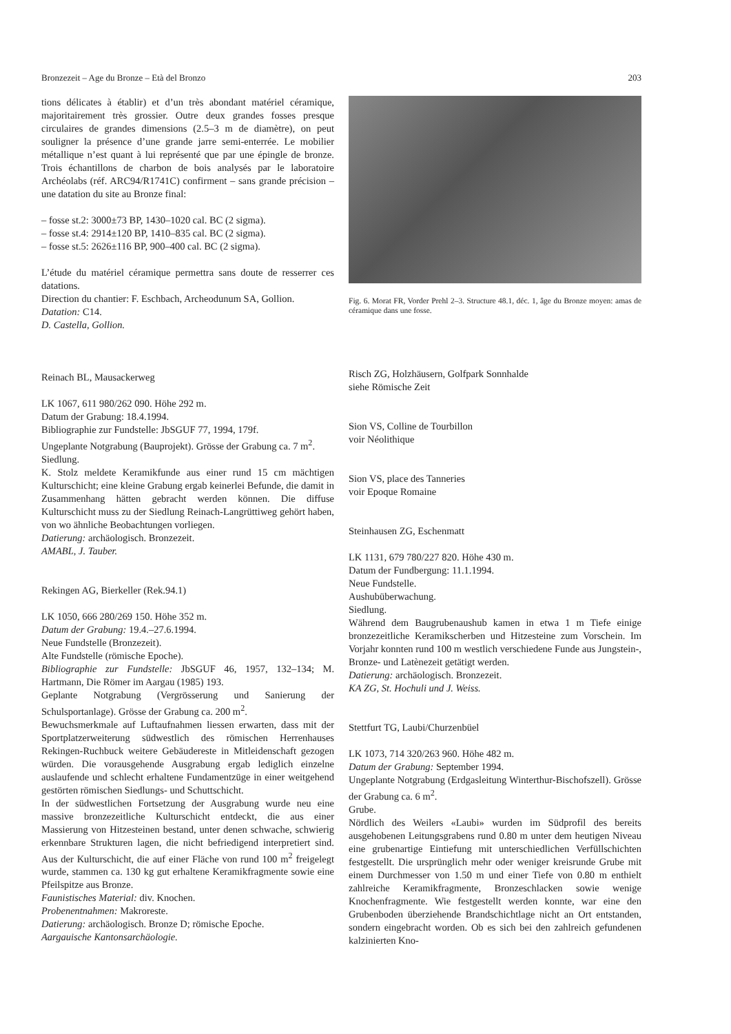Bronzezeit – Age du Bronze – Età del Bronzo 203
tions délicates à établir) et d’un très abondant matériel céramique, majoritairement très grossier. Outre deux grandes fosses presque circulaires de grandes dimensions (2.5–3 m de diamètre), on peut souligner la présence d’une grande jarre semi-enterrée. Le mobilier métallique n’est quant à lui représenté que par une épingle de bronze. Trois échantillons de charbon de bois analysés par le laboratoire Archéolabs (réf. ARC94/R1741C) confirment – sans grande précision – une datation du site au Bronze final:
– fosse st.2: 3000±73 BP, 1430–1020 cal. BC (2 sigma).
– fosse st.4: 2914±120 BP, 1410–835 cal. BC (2 sigma).
– fosse st.5: 2626±116 BP, 900–400 cal. BC (2 sigma).
L’étude du matériel céramique permettra sans doute de resserrer ces datations.
Direction du chantier: F. Eschbach, Archeodunum SA, Gollion.
Datation: C14.
D. Castella, Gollion.
Reinach BL, Mausackerweg
LK 1067, 611 980/262 090. Höhe 292 m.
Datum der Grabung: 18.4.1994.
Bibliographie zur Fundstelle: JbSGUF 77, 1994, 179f.
Ungeplante Notgrabung (Bauprojekt). Grösse der Grabung ca. 7 m<sup>2</sup>.
Siedlung.
K. Stolz meldete Keramikfunde aus einer rund 15 cm mächtigen Kulturschicht; eine kleine Grabung ergab keinerlei Befunde, die damit in Zusammenhang hätten gebracht werden können. Die diffuse Kulturschicht muss zu der Siedlung Reinach-Langrüttiweg gehört haben, von wo ähnliche Beobachtungen vorliegen.
Datierung: archäologisch. Bronzezeit.
AMABL, J. Tauber.
Rekingen AG, Bierkeller (Rek.94.1)
LK 1050, 666 280/269 150. Höhe 352 m.
Datum der Grabung: 19.4.–27.6.1994.
Neue Fundstelle (Bronzezeit).
Alte Fundstelle (römische Epoche).
Bibliographie zur Fundstelle: JbSGUF 46, 1957, 132–134; M. Hartmann, Die Römer im Aargau (1985) 193.
Geplante Notgrabung (Vergrösserung und Sanierung der Schulsportanlage). Grösse der Grabung ca. 200 m<sup>2</sup>.
Bewuchsmerkmale auf Luftaufnahmen liessen erwarten, dass mit der Sportplatzerweiterung südwestlich des römischen Herrenhauses Rekingen-Ruchbuck weitere Gebäudereste in Mitleidenschaft gezogen würden. Die vorausgehende Ausgrabung ergab lediglich einzelne auslaufende und schlecht erhaltene Fundamentzüge in einer weitgehend gestörten römischen Siedlungs- und Schuttschicht.
In der südwestlichen Fortsetzung der Ausgrabung wurde neu eine massive bronzezeitliche Kulturschicht entdeckt, die aus einer Massierung von Hitzesteinen bestand, unter denen schwache, schwierig erkennbare Strukturen lagen, die nicht befriedigend interpretiert sind. Aus der Kulturschicht, die auf einer Fläche von rund 100 m<sup>2</sup> freigelegt wurde, stammen ca. 130 kg gut erhaltene Keramikfragmente sowie eine Pfeilspitze aus Bronze.
Faunistisches Material: div. Knochen.
Probenentnahmen: Makroreste.
Datierung: archäologisch. Bronze D; römische Epoche.
Aargauische Kantonsarchäologie.
Fig. 6. Morat FR, Vorder Prehl 2–3. Structure 48.1, déc. 1, âge du Bronze moyen: amas de céramique dans une fosse.
Risch ZG, Holzhäusern, Golfpark Sonnhalde
siehe Römische Zeit
Sion VS, Colline de Tourbillon
voir Néolithique
Sion VS, place des Tanneries
voir Epoque Romaine
Steinhausen ZG, Eschenmatt
LK 1131, 679 780/227 820. Höhe 430 m.
Datum der Fundbergung: 11.1.1994.
Neue Fundstelle.
Aushubüberwachung.
Siedlung.
Während dem Baugrubenaushub kamen in etwa 1 m Tiefe einige bronzezeitliche Keramikscherben und Hitzesteine zum Vorschein. Im Vorjahr konnten rund 100 m westlich verschiedene Funde aus Jungstein-, Bronze- und Latènezeit getätigt werden.
Datierung: archäologisch. Bronzezeit.
KA ZG, St. Hochuli und J. Weiss.
Stettfurt TG, Laubi/Churzenbüel
LK 1073, 714 320/263 960. Höhe 482 m.
Datum der Grabung: September 1994.
Ungeplante Notgrabung (Erdgasleitung Winterthur-Bischofszell). Grösse der Grabung ca. 6 m<sup>2</sup>.
Grube.
Nördlich des Weilers «Laubi» wurden im Südprofil des bereits ausgehobenen Leitungsgrabens rund 0.80 m unter dem heutigen Niveau eine grubenartige Eintiefung mit unterschiedlichen Verfüllschichten festgestellt. Die ursprünglich mehr oder weniger kreisrunde Grube mit einem Durchmesser von 1.50 m und einer Tiefe von 0.80 m enthielt zahlreiche Keramikfragmente, Bronzeschlacken sowie wenige Knochenfragmente. Wie festgestellt werden konnte, war eine den Grubenboden überziehende Brandschichtlage nicht an Ort entstanden, sondern eingebracht worden. Ob es sich bei den zahlreich gefundenen kalzinierten Kno-